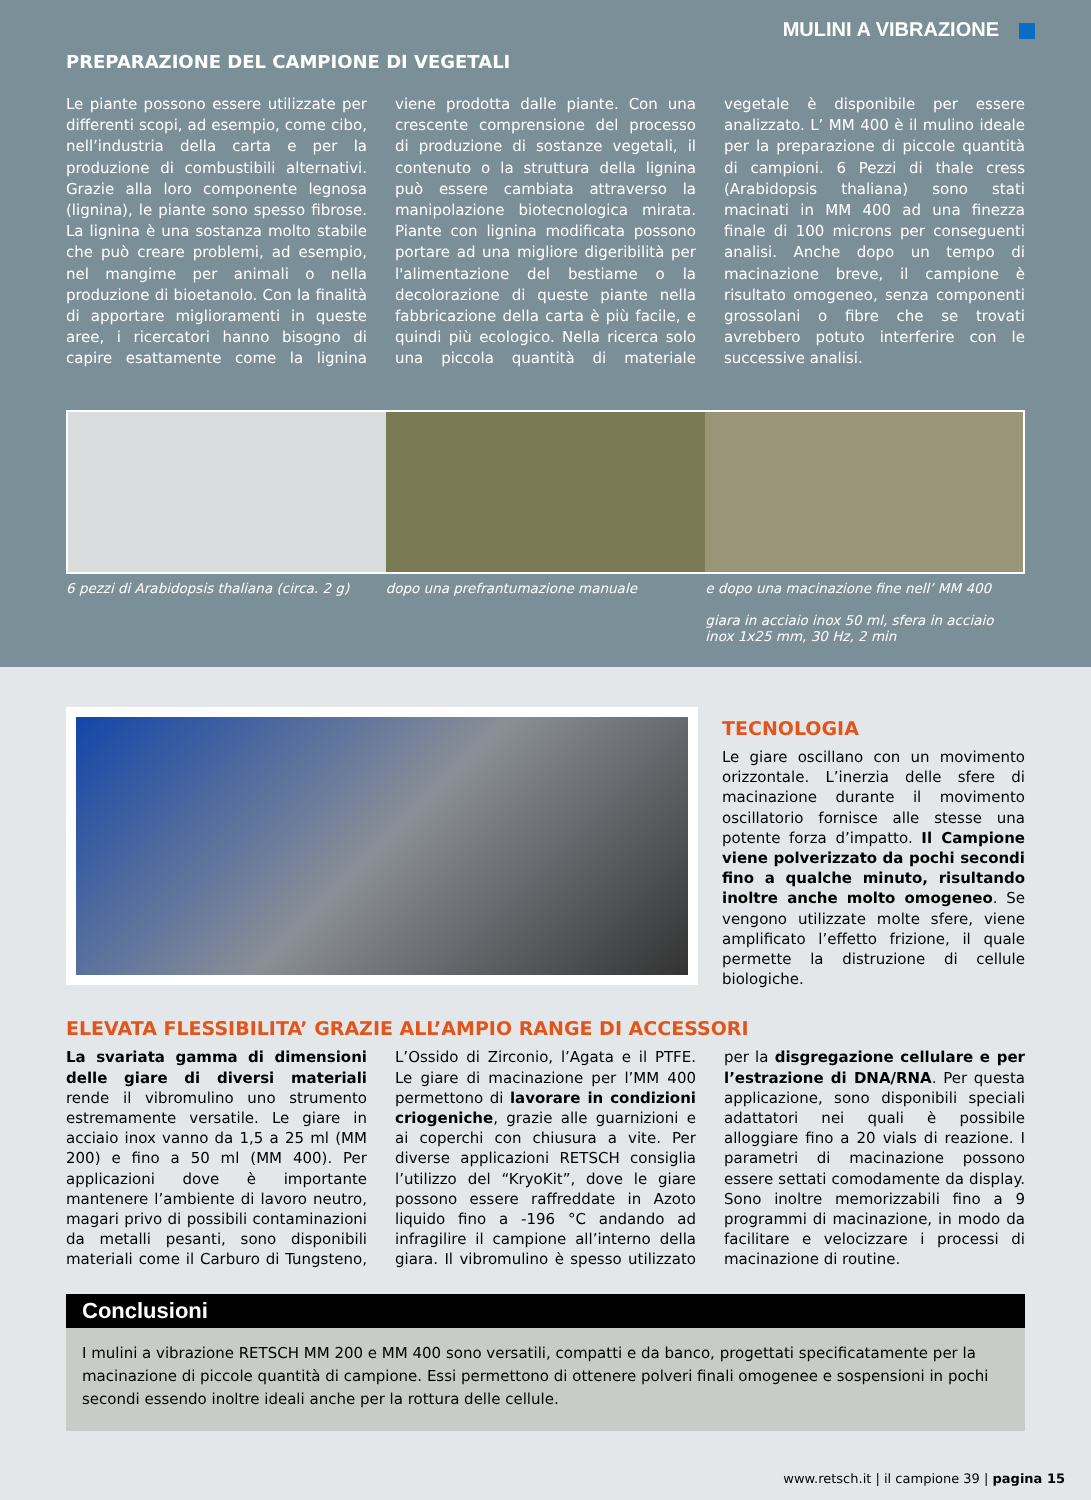MULINI A VIBRAZIONE
PREPARAZIONE DEL CAMPIONE DI VEGETALI
Le piante possono essere utilizzate per differenti scopi, ad esempio, come cibo, nell’industria della carta e per la produzione di combustibili alternativi. Grazie alla loro componente legnosa (lignina), le piante sono spesso fibrose. La lignina è una sostanza molto stabile che può creare problemi, ad esempio, nel mangime per animali o nella produzione di bioetanolo. Con la finalità di apportare miglioramenti in queste aree, i ricercatori hanno bisogno di capire esattamente come la lignina viene prodotta dalle piante. Con una crescente comprensione del processo di produzione di sostanze vegetali, il contenuto o la struttura della lignina può essere cambiata attraverso la manipolazione biotecnologica mirata. Piante con lignina modificata possono portare ad una migliore digeribilità per l'alimentazione del bestiame o la decolorazione di queste piante nella fabbricazione della carta è più facile, e quindi più ecologico. Nella ricerca solo una piccola quantità di materiale vegetale è disponibile per essere analizzato. L’ MM 400 è il mulino ideale per la preparazione di piccole quantità di campioni. 6 Pezzi di thale cress (Arabidopsis thaliana) sono stati macinati in MM 400 ad una finezza finale di 100 microns per conseguenti analisi. Anche dopo un tempo di macinazione breve, il campione è risultato omogeneo, senza componenti grossolani o fibre che se trovati avrebbero potuto interferire con le successive analisi.
6 pezzi di Arabidopsis thaliana (circa. 2 g)
dopo una prefrantumazione manuale
e dopo una macinazione fine nell’ MM 400
giara in acciaio inox 50 ml, sfera in acciaio inox 1x25 mm, 30 Hz, 2 min
TECNOLOGIA
Le giare oscillano con un movimento orizzontale. L’inerzia delle sfere di macinazione durante il movimento oscillatorio fornisce alle stesse una potente forza d’impatto. Il Campione viene polverizzato da pochi secondi fino a qualche minuto, risultando inoltre anche molto omogeneo. Se vengono utilizzate molte sfere, viene amplificato l’effetto frizione, il quale permette la distruzione di cellule biologiche.
ELEVATA FLESSIBILITA’ GRAZIE ALL’AMPIO RANGE DI ACCESSORI
La svariata gamma di dimensioni delle giare di diversi materiali rende il vibromulino uno strumento estremamente versatile. Le giare in acciaio inox vanno da 1,5 a 25 ml (MM 200) e fino a 50 ml (MM 400). Per applicazioni dove è importante mantenere l’ambiente di lavoro neutro, magari privo di possibili contaminazioni da metalli pesanti, sono disponibili materiali come il Carburo di Tungsteno, L’Ossido di Zirconio, l’Agata e il PTFE. Le giare di macinazione per l’MM 400 permettono di lavorare in condizioni criogeniche, grazie alle guarnizioni e ai coperchi con chiusura a vite. Per diverse applicazioni RETSCH consiglia l’utilizzo del “KryoKit”, dove le giare possono essere raffreddate in Azoto liquido fino a -196 °C andando ad infragilire il campione all’interno della giara. Il vibromulino è spesso utilizzato per la disgregazione cellulare e per l’estrazione di DNA/RNA. Per questa applicazione, sono disponibili speciali adattatori nei quali è possibile alloggiare fino a 20 vials di reazione. I parametri di macinazione possono essere settati comodamente da display. Sono inoltre memorizzabili fino a 9 programmi di macinazione, in modo da facilitare e velocizzare i processi di macinazione di routine.
Conclusioni
I mulini a vibrazione RETSCH MM 200 e MM 400 sono versatili, compatti e da banco, progettati specificatamente per la macinazione di piccole quantità di campione. Essi permettono di ottenere polveri finali omogenee e sospensioni in pochi secondi essendo inoltre ideali anche per la rottura delle cellule.
www.retsch.it | il campione 39 | pagina 15